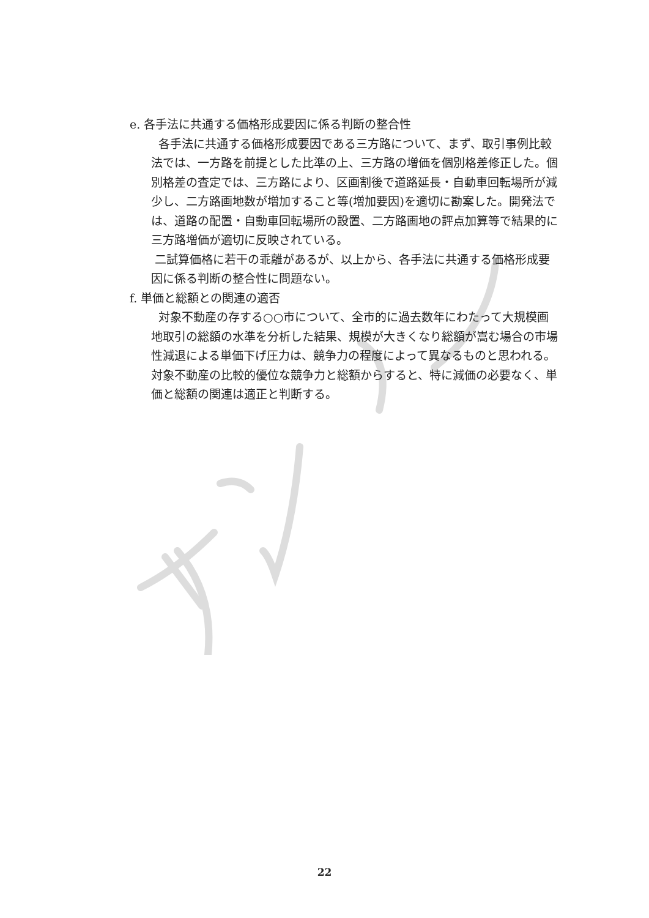e. 各手法に共通する価格形成要因に係る判断の整合性
各手法に共通する価格形成要因である三方路について、まず、取引事例比較法では、一方路を前提とした比準の上、三方路の増価を個別格差修正した。個別格差の査定では、三方路により、区画割後で道路延長・自動車回転場所が減少し、二方路画地数が増加すること等(増加要因)を適切に勘案した。開発法では、道路の配置・自動車回転場所の設置、二方路画地の評点加算等で結果的に三方路増価が適切に反映されている。
二試算価格に若干の乖離があるが、以上から、各手法に共通する価格形成要因に係る判断の整合性に問題ない。
f. 単価と総額との関連の適否
対象不動産の存する○○市について、全市的に過去数年にわたって大規模画地取引の総額の水準を分析した結果、規模が大きくなり総額が嵩む場合の市場性減退による単価下げ圧力は、競争力の程度によって異なるものと思われる。対象不動産の比較的優位な競争力と総額からすると、特に減価の必要なく、単価と総額の関連は適正と判断する。
22